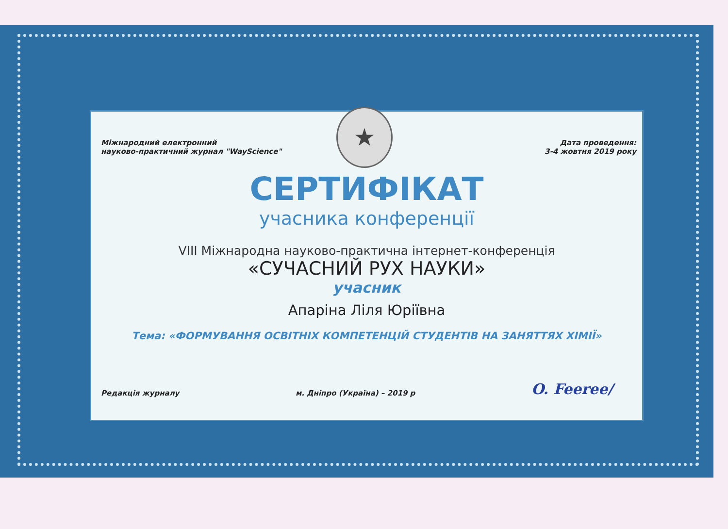★
Міжнародний електронний
науково-практичний журнал "WayScience"
Дата проведення:
3-4 жовтня 2019 року
СЕРТИФІКАТ
учасника конференції
VIII Міжнародна науково-практична інтернет-конференція
«СУЧАСНИЙ РУХ НАУКИ»
учасник
Апаріна Ліля Юріївна
Тема: «ФОРМУВАННЯ ОСВІТНІХ КОМПЕТЕНЦІЙ СТУДЕНТІВ НА ЗАНЯТТЯХ ХІМІЇ»
Редакція журналу
м. Дніпро (Україна) – 2019 р
O. Feeree/